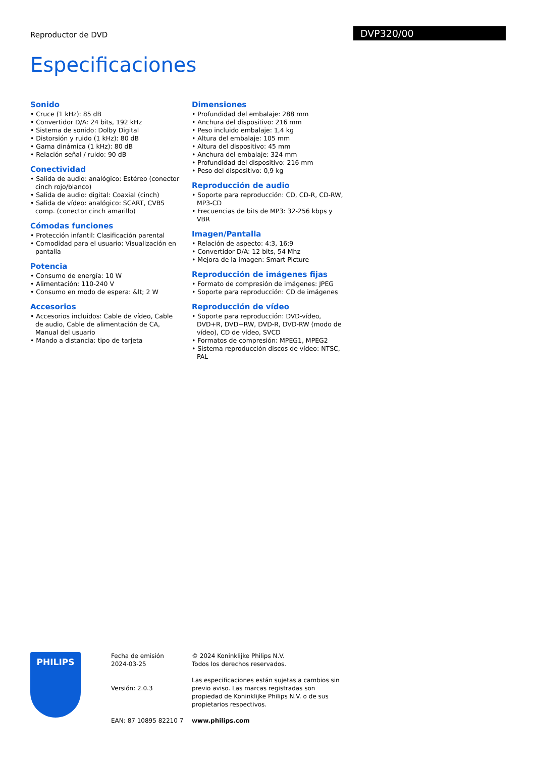Reproductor de DVD DVP320/00
Especificaciones
Sonido
• Cruce (1 kHz): 85 dB
• Convertidor D/A: 24 bits, 192 kHz
• Sistema de sonido: Dolby Digital
• Distorsión y ruido (1 kHz): 80 dB
• Gama dinámica (1 kHz): 80 dB
• Relación señal / ruido: 90 dB
Conectividad
• Salida de audio: analógico: Estéreo (conector cinch rojo/blanco)
• Salida de audio: digital: Coaxial (cinch)
• Salida de vídeo: analógico: SCART, CVBS comp. (conector cinch amarillo)
Cómodas funciones
• Protección infantil: Clasificación parental
• Comodidad para el usuario: Visualización en pantalla
Potencia
• Consumo de energía: 10 W
• Alimentación: 110-240 V
• Consumo en modo de espera: &lt; 2 W
Accesorios
• Accesorios incluidos: Cable de vídeo, Cable de audio, Cable de alimentación de CA, Manual del usuario
• Mando a distancia: tipo de tarjeta
Dimensiones
• Profundidad del embalaje: 288 mm
• Anchura del dispositivo: 216 mm
• Peso incluido embalaje: 1,4 kg
• Altura del embalaje: 105 mm
• Altura del dispositivo: 45 mm
• Anchura del embalaje: 324 mm
• Profundidad del dispositivo: 216 mm
• Peso del dispositivo: 0,9 kg
Reproducción de audio
• Soporte para reproducción: CD, CD-R, CD-RW, MP3-CD
• Frecuencias de bits de MP3: 32-256 kbps y VBR
Imagen/Pantalla
• Relación de aspecto: 4:3, 16:9
• Convertidor D/A: 12 bits, 54 Mhz
• Mejora de la imagen: Smart Picture
Reproducción de imágenes fijas
• Formato de compresión de imágenes: JPEG
• Soporte para reproducción: CD de imágenes
Reproducción de vídeo
• Soporte para reproducción: DVD-vídeo, DVD+R, DVD+RW, DVD-R, DVD-RW (modo de vídeo), CD de vídeo, SVCD
• Formatos de compresión: MPEG1, MPEG2
• Sistema reproducción discos de vídeo: NTSC, PAL
PHILIPS
Fecha de emisión
2024-03-25
Versión: 2.0.3
EAN: 87 10895 82210 7
© 2024 Koninklijke Philips N.V.
Todos los derechos reservados.
Las especificaciones están sujetas a cambios sin previo aviso. Las marcas registradas son propiedad de Koninklijke Philips N.V. o de sus propietarios respectivos.
www.philips.com